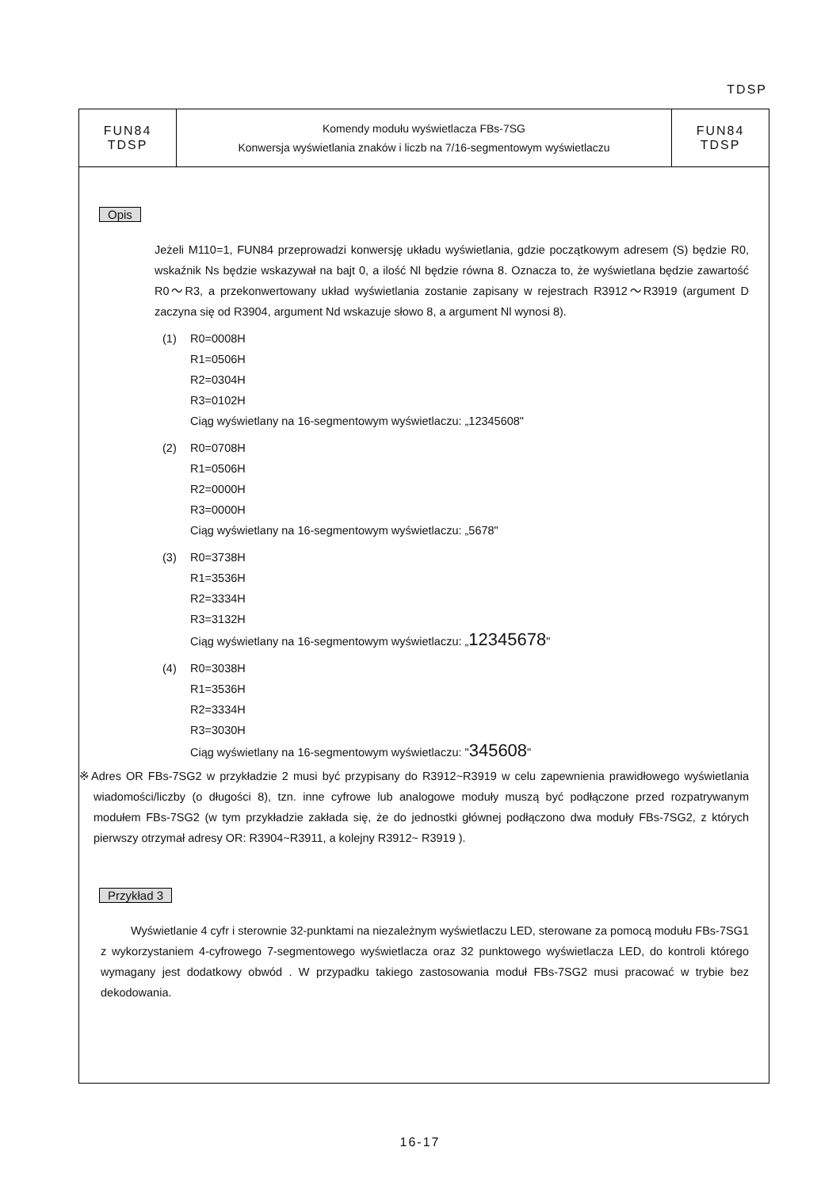TDSP
| FUN84 TDSP | Komendy modułu wyświetlacza FBs-7SG Konwersja wyświetlania znaków i liczb na 7/16-segmentowym wyświetlaczu | FUN84 TDSP |
Opis
Jeżeli M110=1, FUN84 przeprowadzi konwersję układu wyświetlania, gdzie początkowym adresem (S) będzie R0, wskaźnik Ns będzie wskazywał na bajt 0, a ilość Nl będzie równa 8. Oznacza to, że wyświetlana będzie zawartość R0～R3, a przekonwertowany układ wyświetlania zostanie zapisany w rejestrach R3912～R3919 (argument D zaczyna się od R3904, argument Nd wskazuje słowo 8, a argument Nl wynosi 8).
(1) R0=0008H
R1=0506H
R2=0304H
R3=0102H
Ciąg wyświetlany na 16-segmentowym wyświetlaczu: „12345608"
(2) R0=0708H
R1=0506H
R2=0000H
R3=0000H
Ciąg wyświetlany na 16-segmentowym wyświetlaczu: „5678"
(3) R0=3738H
R1=3536H
R2=3334H
R3=3132H
Ciąg wyświetlany na 16-segmentowym wyświetlaczu: „12345678"
(4) R0=3038H
R1=3536H
R2=3334H
R3=3030H
Ciąg wyświetlany na 16-segmentowym wyświetlaczu: "345608"
※Adres OR FBs-7SG2 w przykładzie 2 musi być przypisany do R3912~R3919 w celu zapewnienia prawidłowego wyświetlania wiadomości/liczby (o długości 8), tzn. inne cyfrowe lub analogowe moduły muszą być podłączone przed rozpatrywanym modułem FBs-7SG2 (w tym przykładzie zakłada się, że do jednostki głównej podłączono dwa moduły FBs-7SG2, z których pierwszy otrzymał adresy OR: R3904~R3911, a kolejny R3912~ R3919 ).
Przykład 3
Wyświetlanie 4 cyfr i sterownie 32-punktami na niezależnym wyświetlaczu LED, sterowane za pomocą modułu FBs-7SG1 z wykorzystaniem 4-cyfrowego 7-segmentowego wyświetlacza oraz 32 punktowego wyświetlacza LED, do kontroli którego wymagany jest dodatkowy obwód . W przypadku takiego zastosowania moduł FBs-7SG2 musi pracować w trybie bez dekodowania.
16-17